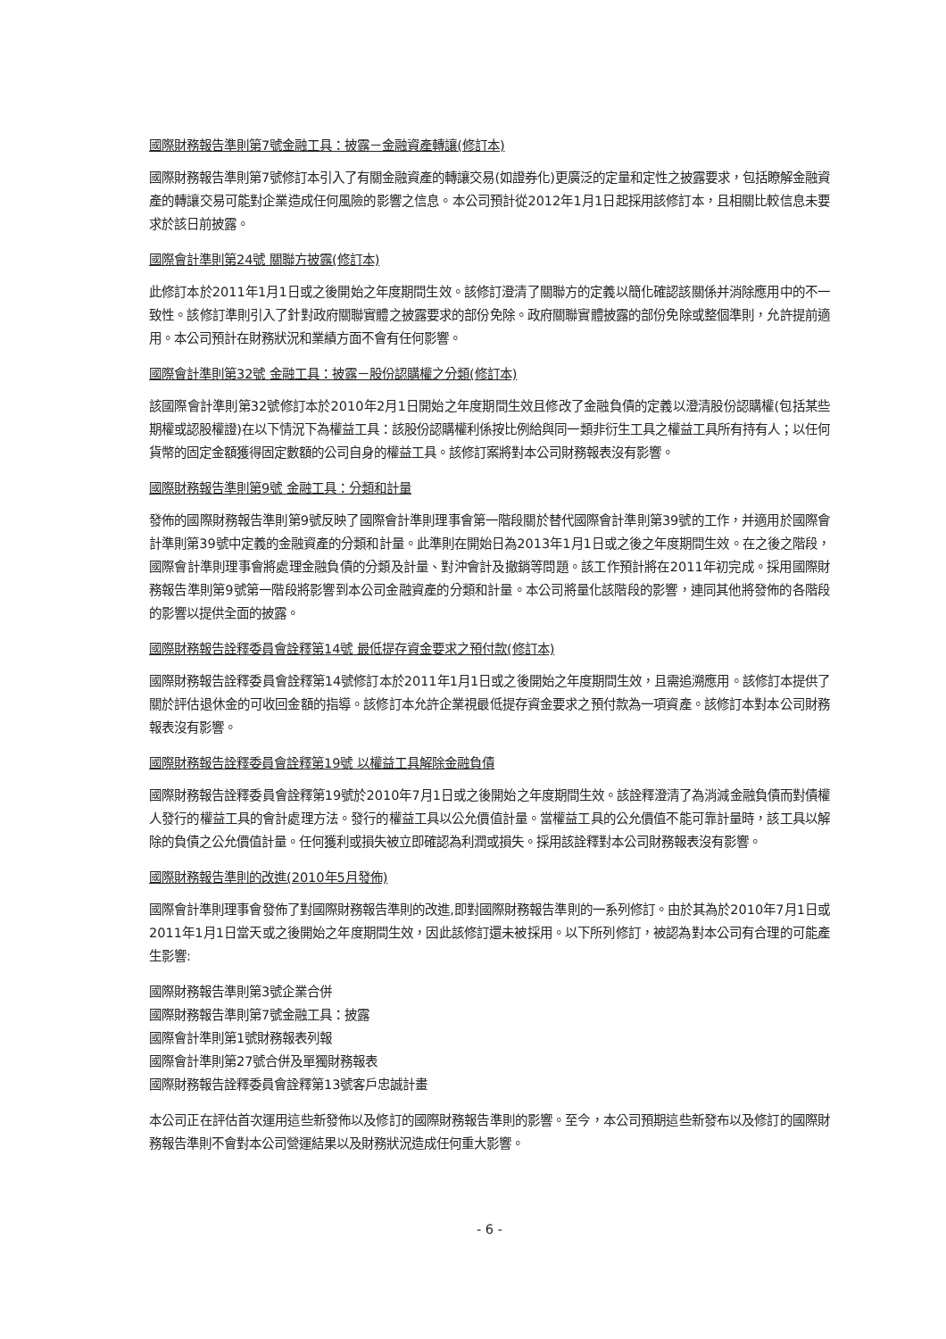國際財務報告準則第7號金融工具：披露－金融資產轉讓(修訂本)
國際財務報告準則第7號修訂本引入了有關金融資產的轉讓交易(如證券化)更廣泛的定量和定性之披露要求，包括瞭解金融資產的轉讓交易可能對企業造成任何風險的影響之信息。本公司預計從2012年1月1日起採用該修訂本，且相關比較信息未要求於該日前披露。
國際會計準則第24號 關聯方披露(修訂本)
此修訂本於2011年1月1日或之後開始之年度期間生效。該修訂澄清了關聯方的定義以簡化確認該關係并消除應用中的不一致性。該修訂準則引入了針對政府關聯實體之披露要求的部份免除。政府關聯實體披露的部份免除或整個準則，允許提前適用。本公司預計在財務狀況和業績方面不會有任何影響。
國際會計準則第32號 金融工具：披露－股份認購權之分類(修訂本)
該國際會計準則第32號修訂本於2010年2月1日開始之年度期間生效且修改了金融負債的定義以澄清股份認購權(包括某些期權或認股權證)在以下情況下為權益工具：該股份認購權利係按比例給與同一類非衍生工具之權益工具所有持有人；以任何貨幣的固定金額獲得固定數額的公司自身的權益工具。該修訂案將對本公司財務報表沒有影響。
國際財務報告準則第9號 金融工具：分類和計量
發佈的國際財務報告準則第9號反映了國際會計準則理事會第一階段關於替代國際會計準則第39號的工作，并適用於國際會計準則第39號中定義的金融資產的分類和計量。此準則在開始日為2013年1月1日或之後之年度期間生效。在之後之階段，國際會計準則理事會將處理金融負債的分類及計量、對沖會計及撤銷等問題。該工作預計將在2011年初完成。採用國際財務報告準則第9號第一階段將影響到本公司金融資產的分類和計量。本公司將量化該階段的影響，連同其他將發佈的各階段的影響以提供全面的披露。
國際財務報告詮釋委員會詮釋第14號 最低提存資金要求之預付款(修訂本)
國際財務報告詮釋委員會詮釋第14號修訂本於2011年1月1日或之後開始之年度期間生效，且需追溯應用。該修訂本提供了關於評估退休金的可收回金額的指導。該修訂本允許企業視最低提存資金要求之預付款為一項資產。該修訂本對本公司財務報表沒有影響。
國際財務報告詮釋委員會詮釋第19號 以權益工具解除金融負債
國際財務報告詮釋委員會詮釋第19號於2010年7月1日或之後開始之年度期間生效。該詮釋澄清了為消減金融負債而對債權人發行的權益工具的會計處理方法。發行的權益工具以公允價值計量。當權益工具的公允價值不能可靠計量時，該工具以解除的負債之公允價值計量。任何獲利或損失被立即確認為利潤或損失。採用該詮釋對本公司財務報表沒有影響。
國際財務報告準則的改進(2010年5月發佈)
國際會計準則理事會發佈了對國際財務報告準則的改進,即對國際財務報告準則的一系列修訂。由於其為於2010年7月1日或2011年1月1日當天或之後開始之年度期間生效，因此該修訂還未被採用。以下所列修訂，被認為對本公司有合理的可能產生影響:
國際財務報告準則第3號企業合併
國際財務報告準則第7號金融工具：披露
國際會計準則第1號財務報表列報
國際會計準則第27號合併及單獨財務報表
國際財務報告詮釋委員會詮釋第13號客戶忠誠計畫
本公司正在評估首次運用這些新發佈以及修訂的國際財務報告準則的影響。至今，本公司預期這些新發布以及修訂的國際財務報告準則不會對本公司營運結果以及財務狀況造成任何重大影響。
- 6 -